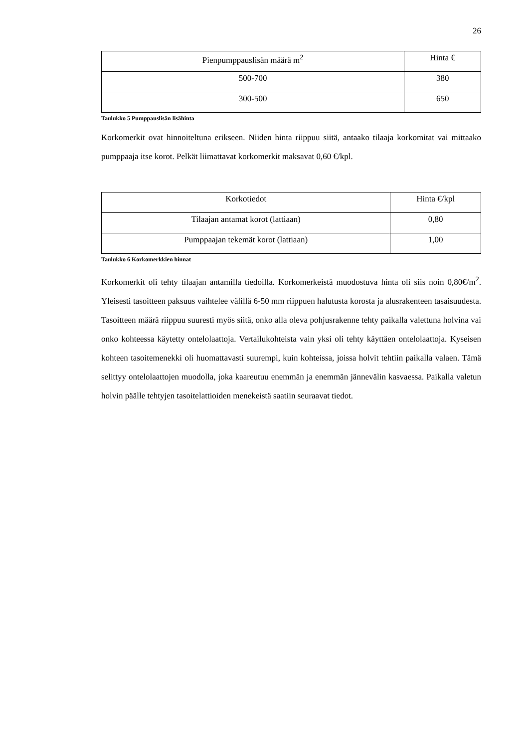26
| Pienpumppauslisän määrä m<sup>2</sup> | Hinta € |
| --- | --- |
| 500-700 | 380 |
| 300-500 | 650 |
Taulukko 5 Pumppauslisän lisähinta
Korkomerkit ovat hinnoiteltuna erikseen. Niiden hinta riippuu siitä, antaako tilaaja korkomitat vai mittaako pumppaaja itse korot. Pelkät liimattavat korkomerkit maksavat 0,60 €/kpl.
| Korkotiedot | Hinta €/kpl |
| --- | --- |
| Tilaajan antamat korot (lattiaan) | 0,80 |
| Pumppaajan tekemät korot (lattiaan) | 1,00 |
Taulukko 6 Korkomerkkien hinnat
Korkomerkit oli tehty tilaajan antamilla tiedoilla. Korkomerkeistä muodostuva hinta oli siis noin 0,80€/m<sup>2</sup>. Yleisesti tasoitteen paksuus vaihtelee välillä 6-50 mm riippuen halutusta korosta ja alusrakenteen tasaisuudesta. Tasoitteen määrä riippuu suuresti myös siitä, onko alla oleva pohjusrakenne tehty paikalla valettuna holvina vai onko kohteessa käytetty ontelolaattoja. Vertailukohteista vain yksi oli tehty käyttäen ontelolaattoja. Kyseisen kohteen tasoitemenekki oli huomattavasti suurempi, kuin kohteissa, joissa holvit tehtiin paikalla valaen. Tämä selittyy ontelolaattojen muodolla, joka kaareutuu enemmän ja enemmän jännevälin kasvaessa. Paikalla valetun holvin päälle tehtyjen tasoitelattioiden menekeistä saatiin seuraavat tiedot.